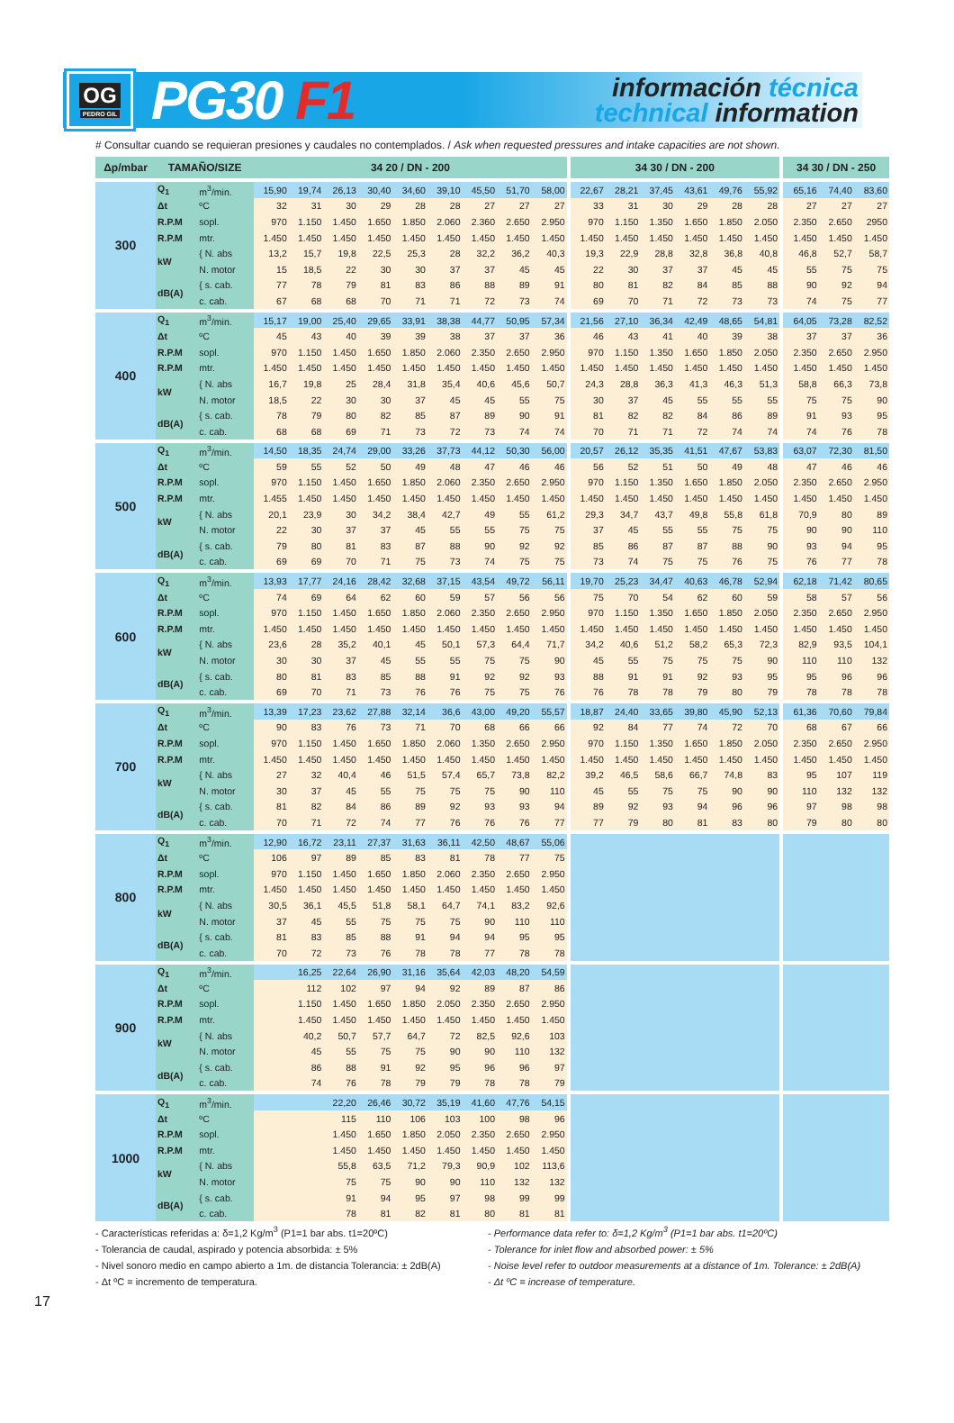OG
PEDRO GIL
PG30 F1
información técnica
technical information
# Consultar cuando se requieran presiones y caudales no contemplados. / Ask when requested pressures and intake capacities are not shown.
| Δp/mbar | TAMAÑO/SIZE | | 34 20 / DN - 200 | | | | | | | | | 34 30 / DN - 200 | | | | | | 34 30 / DN - 250 | | |
| --- | --- | --- | --- | --- | --- | --- | --- | --- | --- | --- | --- | --- | --- | --- | --- | --- | --- | --- | --- | --- |
| 300 | Q<sub>1</sub> | m<sup>3</sup>/min. | 15,90 | 19,74 | 26,13 | 30,40 | 34,60 | 39,10 | 45,50 | 51,70 | 58,00 | 22,67 | 28,21 | 37,45 | 43,61 | 49,76 | 55,92 | 65,16 | 74,40 | 83,60 |
| | Δt | ºC | 32 | 31 | 30 | 29 | 28 | 28 | 27 | 27 | 27 | 33 | 31 | 30 | 29 | 28 | 28 | 27 | 27 | 27 |
| | R.P.M | sopl. | 970 | 1.150 | 1.450 | 1.650 | 1.850 | 2.060 | 2.360 | 2.650 | 2.950 | 970 | 1.150 | 1.350 | 1.650 | 1.850 | 2.050 | 2.350 | 2.650 | 2950 |
| | R.P.M | mtr. | 1.450 | 1.450 | 1.450 | 1.450 | 1.450 | 1.450 | 1.450 | 1.450 | 1.450 | 1.450 | 1.450 | 1.450 | 1.450 | 1.450 | 1.450 | 1.450 | 1.450 | 1.450 |
| | kW | { N. abs | 13,2 | 15,7 | 19,8 | 22,5 | 25,3 | 28 | 32,2 | 36,2 | 40,3 | 19,3 | 22,9 | 28,8 | 32,8 | 36,8 | 40,8 | 46,8 | 52,7 | 58,7 |
| | | N. motor | 15 | 18,5 | 22 | 30 | 30 | 37 | 37 | 45 | 45 | 22 | 30 | 37 | 37 | 45 | 45 | 55 | 75 | 75 |
| | dB(A) | { s. cab. | 77 | 78 | 79 | 81 | 83 | 86 | 88 | 89 | 91 | 80 | 81 | 82 | 84 | 85 | 88 | 90 | 92 | 94 |
| | | c. cab. | 67 | 68 | 68 | 70 | 71 | 71 | 72 | 73 | 74 | 69 | 70 | 71 | 72 | 73 | 73 | 74 | 75 | 77 |
| 400 | Q<sub>1</sub> | m<sup>3</sup>/min. | 15,17 | 19,00 | 25,40 | 29,65 | 33,91 | 38,38 | 44,77 | 50,95 | 57,34 | 21,56 | 27,10 | 36,34 | 42,49 | 48,65 | 54,81 | 64,05 | 73,28 | 82,52 |
| | Δt | ºC | 45 | 43 | 40 | 39 | 39 | 38 | 37 | 37 | 36 | 46 | 43 | 41 | 40 | 39 | 38 | 37 | 37 | 36 |
| | R.P.M | sopl. | 970 | 1.150 | 1.450 | 1.650 | 1.850 | 2.060 | 2.350 | 2.650 | 2.950 | 970 | 1.150 | 1.350 | 1.650 | 1.850 | 2.050 | 2.350 | 2.650 | 2.950 |
| | R.P.M | mtr. | 1.450 | 1.450 | 1.450 | 1.450 | 1.450 | 1.450 | 1.450 | 1.450 | 1.450 | 1.450 | 1.450 | 1.450 | 1.450 | 1.450 | 1.450 | 1.450 | 1.450 | 1.450 |
| | kW | { N. abs | 16,7 | 19,8 | 25 | 28,4 | 31,8 | 35,4 | 40,6 | 45,6 | 50,7 | 24,3 | 28,8 | 36,3 | 41,3 | 46,3 | 51,3 | 58,8 | 66,3 | 73,8 |
| | | N. motor | 18,5 | 22 | 30 | 30 | 37 | 45 | 45 | 55 | 75 | 30 | 37 | 45 | 55 | 55 | 55 | 75 | 75 | 90 |
| | dB(A) | { s. cab. | 78 | 79 | 80 | 82 | 85 | 87 | 89 | 90 | 91 | 81 | 82 | 82 | 84 | 86 | 89 | 91 | 93 | 95 |
| | | c. cab. | 68 | 68 | 69 | 71 | 73 | 72 | 73 | 74 | 74 | 70 | 71 | 71 | 72 | 74 | 74 | 74 | 76 | 78 |
| 500 | Q<sub>1</sub> | m<sup>3</sup>/min. | 14,50 | 18,35 | 24,74 | 29,00 | 33,26 | 37,73 | 44,12 | 50,30 | 56,00 | 20,57 | 26,12 | 35,35 | 41,51 | 47,67 | 53,83 | 63,07 | 72,30 | 81,50 |
| | Δt | ºC | 59 | 55 | 52 | 50 | 49 | 48 | 47 | 46 | 46 | 56 | 52 | 51 | 50 | 49 | 48 | 47 | 46 | 46 |
| | R.P.M | sopl. | 970 | 1.150 | 1.450 | 1.650 | 1.850 | 2.060 | 2.350 | 2.650 | 2.950 | 970 | 1.150 | 1.350 | 1.650 | 1.850 | 2.050 | 2.350 | 2.650 | 2.950 |
| | R.P.M | mtr. | 1.455 | 1.450 | 1.450 | 1.450 | 1.450 | 1.450 | 1.450 | 1.450 | 1.450 | 1.450 | 1.450 | 1.450 | 1.450 | 1.450 | 1.450 | 1.450 | 1.450 | 1.450 |
| | kW | { N. abs | 20,1 | 23,9 | 30 | 34,2 | 38,4 | 42,7 | 49 | 55 | 61,2 | 29,3 | 34,7 | 43,7 | 49,8 | 55,8 | 61,8 | 70,9 | 80 | 89 |
| | | N. motor | 22 | 30 | 37 | 37 | 45 | 55 | 55 | 75 | 75 | 37 | 45 | 55 | 55 | 75 | 75 | 90 | 90 | 110 |
| | dB(A) | { s. cab. | 79 | 80 | 81 | 83 | 87 | 88 | 90 | 92 | 92 | 85 | 86 | 87 | 87 | 88 | 90 | 93 | 94 | 95 |
| | | c. cab. | 69 | 69 | 70 | 71 | 75 | 73 | 74 | 75 | 75 | 73 | 74 | 75 | 75 | 76 | 75 | 76 | 77 | 78 |
| 600 | Q<sub>1</sub> | m<sup>3</sup>/min. | 13,93 | 17,77 | 24,16 | 28,42 | 32,68 | 37,15 | 43,54 | 49,72 | 56,11 | 19,70 | 25,23 | 34,47 | 40,63 | 46,78 | 52,94 | 62,18 | 71,42 | 80,65 |
| | Δt | ºC | 74 | 69 | 64 | 62 | 60 | 59 | 57 | 56 | 56 | 75 | 70 | 54 | 62 | 60 | 59 | 58 | 57 | 56 |
| | R.P.M | sopl. | 970 | 1.150 | 1.450 | 1.650 | 1.850 | 2.060 | 2.350 | 2.650 | 2.950 | 970 | 1.150 | 1.350 | 1.650 | 1.850 | 2.050 | 2.350 | 2.650 | 2.950 |
| | R.P.M | mtr. | 1.450 | 1.450 | 1.450 | 1.450 | 1.450 | 1.450 | 1.450 | 1.450 | 1.450 | 1.450 | 1.450 | 1.450 | 1.450 | 1.450 | 1.450 | 1.450 | 1.450 | 1.450 |
| | kW | { N. abs | 23,6 | 28 | 35,2 | 40,1 | 45 | 50,1 | 57,3 | 64,4 | 71,7 | 34,2 | 40,6 | 51,2 | 58,2 | 65,3 | 72,3 | 82,9 | 93,5 | 104,1 |
| | | N. motor | 30 | 30 | 37 | 45 | 55 | 55 | 75 | 75 | 90 | 45 | 55 | 75 | 75 | 75 | 90 | 110 | 110 | 132 |
| | dB(A) | { s. cab. | 80 | 81 | 83 | 85 | 88 | 91 | 92 | 92 | 93 | 88 | 91 | 91 | 92 | 93 | 95 | 95 | 96 | 96 |
| | | c. cab. | 69 | 70 | 71 | 73 | 76 | 76 | 75 | 75 | 76 | 76 | 78 | 78 | 79 | 80 | 79 | 78 | 78 | 78 |
| 700 | Q<sub>1</sub> | m<sup>3</sup>/min. | 13,39 | 17,23 | 23,62 | 27,88 | 32,14 | 36,6 | 43,00 | 49,20 | 55,57 | 18,87 | 24,40 | 33,65 | 39,80 | 45,90 | 52,13 | 61,36 | 70,60 | 79,84 |
| | Δt | ºC | 90 | 83 | 76 | 73 | 71 | 70 | 68 | 66 | 66 | 92 | 84 | 77 | 74 | 72 | 70 | 68 | 67 | 66 |
| | R.P.M | sopl. | 970 | 1.150 | 1.450 | 1.650 | 1.850 | 2.060 | 1.350 | 2.650 | 2.950 | 970 | 1.150 | 1.350 | 1.650 | 1.850 | 2.050 | 2.350 | 2.650 | 2.950 |
| | R.P.M | mtr. | 1.450 | 1.450 | 1.450 | 1.450 | 1.450 | 1.450 | 1.450 | 1.450 | 1.450 | 1.450 | 1.450 | 1.450 | 1.450 | 1.450 | 1.450 | 1.450 | 1.450 | 1.450 |
| | kW | { N. abs | 27 | 32 | 40,4 | 46 | 51,5 | 57,4 | 65,7 | 73,8 | 82,2 | 39,2 | 46,5 | 58,6 | 66,7 | 74,8 | 83 | 95 | 107 | 119 |
| | | N. motor | 30 | 37 | 45 | 55 | 75 | 75 | 75 | 90 | 110 | 45 | 55 | 75 | 75 | 90 | 90 | 110 | 132 | 132 |
| | dB(A) | { s. cab. | 81 | 82 | 84 | 86 | 89 | 92 | 93 | 93 | 94 | 89 | 92 | 93 | 94 | 96 | 96 | 97 | 98 | 98 |
| | | c. cab. | 70 | 71 | 72 | 74 | 77 | 76 | 76 | 76 | 77 | 77 | 79 | 80 | 81 | 83 | 80 | 79 | 80 | 80 |
| 800 | Q<sub>1</sub> | m<sup>3</sup>/min. | 12,90 | 16,72 | 23,11 | 27,37 | 31,63 | 36,11 | 42,50 | 48,67 | 55,06 | | | | | | | | | |
| | Δt | ºC | 106 | 97 | 89 | 85 | 83 | 81 | 78 | 77 | 75 | | | | | | | | | |
| | R.P.M | sopl. | 970 | 1.150 | 1.450 | 1.650 | 1.850 | 2.060 | 2.350 | 2.650 | 2.950 | | | | | | | | | |
| | R.P.M | mtr. | 1.450 | 1.450 | 1.450 | 1.450 | 1.450 | 1.450 | 1.450 | 1.450 | 1.450 | | | | | | | | | |
| | kW | { N. abs | 30,5 | 36,1 | 45,5 | 51,8 | 58,1 | 64,7 | 74,1 | 83,2 | 92,6 | | | | | | | | | |
| | | N. motor | 37 | 45 | 55 | 75 | 75 | 75 | 90 | 110 | 110 | | | | | | | | | |
| | dB(A) | { s. cab. | 81 | 83 | 85 | 88 | 91 | 94 | 94 | 95 | 95 | | | | | | | | | |
| | | c. cab. | 70 | 72 | 73 | 76 | 78 | 78 | 77 | 78 | 78 | | | | | | | | | |
| 900 | Q<sub>1</sub> | m<sup>3</sup>/min. | | 16,25 | 22,64 | 26,90 | 31,16 | 35,64 | 42,03 | 48,20 | 54,59 | | | | | | | | | |
| | Δt | ºC | | 112 | 102 | 97 | 94 | 92 | 89 | 87 | 86 | | | | | | | | | |
| | R.P.M | sopl. | | 1.150 | 1.450 | 1.650 | 1.850 | 2.050 | 2.350 | 2.650 | 2.950 | | | | | | | | | |
| | R.P.M | mtr. | | 1.450 | 1.450 | 1.450 | 1.450 | 1.450 | 1.450 | 1.450 | 1.450 | | | | | | | | | |
| | kW | { N. abs | | 40,2 | 50,7 | 57,7 | 64,7 | 72 | 82,5 | 92,6 | 103 | | | | | | | | | |
| | | N. motor | | 45 | 55 | 75 | 75 | 90 | 90 | 110 | 132 | | | | | | | | | |
| | dB(A) | { s. cab. | | 86 | 88 | 91 | 92 | 95 | 96 | 96 | 97 | | | | | | | | | |
| | | c. cab. | | 74 | 76 | 78 | 79 | 79 | 78 | 78 | 79 | | | | | | | | | |
| 1000 | Q<sub>1</sub> | m<sup>3</sup>/min. | | | 22,20 | 26,46 | 30,72 | 35,19 | 41,60 | 47,76 | 54,15 | | | | | | | | | |
| | Δt | ºC | | | 115 | 110 | 106 | 103 | 100 | 98 | 96 | | | | | | | | | |
| | R.P.M | sopl. | | | 1.450 | 1.650 | 1.850 | 2.050 | 2.350 | 2.650 | 2.950 | | | | | | | | | |
| | R.P.M | mtr. | | | 1.450 | 1.450 | 1.450 | 1.450 | 1.450 | 1.450 | 1.450 | | | | | | | | | |
| | kW | { N. abs | | | 55,8 | 63,5 | 71,2 | 79,3 | 90,9 | 102 | 113,6 | | | | | | | | | |
| | | N. motor | | | 75 | 75 | 90 | 90 | 110 | 132 | 132 | | | | | | | | | |
| | dB(A) | { s. cab. | | | 91 | 94 | 95 | 97 | 98 | 99 | 99 | | | | | | | | | |
| | | c. cab. | | | 78 | 81 | 82 | 81 | 80 | 81 | 81 | | | | | | | | | |
- Características referidas a: δ=1,2 Kg/m<sup>3</sup> (P1=1 bar abs. t1=20ºC)
- Tolerancia de caudal, aspirado y potencia absorbida: ± 5%
- Nivel sonoro medio en campo abierto a 1m. de distancia Tolerancia: ± 2dB(A)
- Δt ºC = incremento de temperatura.
- Performance data refer to: δ=1,2 Kg/m<sup>3</sup> (P1=1 bar abs. t1=20ºC)
- Tolerance for inlet flow and absorbed power: ± 5%
- Noise level refer to outdoor measurements at a distance of 1m. Tolerance: ± 2dB(A)
- Δt ºC = increase of temperature.
17